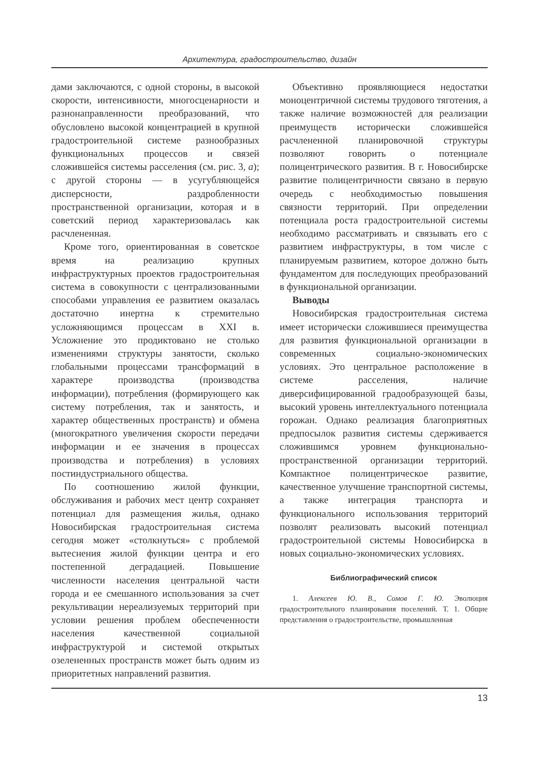Архитектура, градостроительство, дизайн
дами заключаются, с одной стороны, в высокой скорости, интенсивности, многосценарности и разнонаправленности преобразований, что обусловлено высокой концентрацией в крупной градостроительной системе разнообразных функциональных процессов и связей сложившейся системы расселения (см. рис. 3, а); с другой стороны — в усугубляющейся дисперсности, раздробленности пространственной организации, которая и в советский период характеризовалась как расчлененная.
Кроме того, ориентированная в советское время на реализацию крупных инфраструктурных проектов градостроительная система в совокупности с централизованными способами управления ее развитием оказалась достаточно инертна к стремительно усложняющимся процессам в XXI в. Усложнение это продиктовано не столько изменениями структуры занятости, сколько глобальными процессами трансформаций в характере производства (производства информации), потребления (формирующего как систему потребления, так и занятость, и характер общественных пространств) и обмена (многократного увеличения скорости передачи информации и ее значения в процессах производства и потребления) в условиях постиндустриального общества.
По соотношению жилой функции, обслуживания и рабочих мест центр сохраняет потенциал для размещения жилья, однако Новосибирская градостроительная система сегодня может «столкнуться» с проблемой вытеснения жилой функции центра и его постепенной деградацией. Повышение численности населения центральной части города и ее смешанного использования за счет рекультивации нереализуемых территорий при условии решения проблем обеспеченности населения качественной социальной инфраструктурой и системой открытых озелененных пространств может быть одним из приоритетных направлений развития.
Объективно проявляющиеся недостатки моноцентричной системы трудового тяготения, а также наличие возможностей для реализации преимуществ исторически сложившейся расчлененной планировочной структуры позволяют говорить о потенциале полицентрического развития. В г. Новосибирске развитие полицентричности связано в первую очередь с необходимостью повышения связности территорий. При определении потенциала роста градостроительной системы необходимо рассматривать и связывать его с развитием инфраструктуры, в том числе с планируемым развитием, которое должно быть фундаментом для последующих преобразований в функциональной организации.
Выводы
Новосибирская градостроительная система имеет исторически сложившиеся преимущества для развития функциональной организации в современных социально-экономических условиях. Это центральное расположение в системе расселения, наличие диверсифицированной градообразующей базы, высокий уровень интеллектуального потенциала горожан. Однако реализация благоприятных предпосылок развития системы сдерживается сложившимся уровнем функционально-пространственной организации территорий. Компактное полицентрическое развитие, качественное улучшение транспортной системы, а также интеграция транспорта и функционального использования территорий позволят реализовать высокий потенциал градостроительной системы Новосибирска в новых социально-экономических условиях.
Библиографический список
1. Алексеев Ю. В., Сомов Г. Ю. Эволюция градостроительного планирования поселений. Т. 1. Общие представления о градостроительстве, промышленная
13